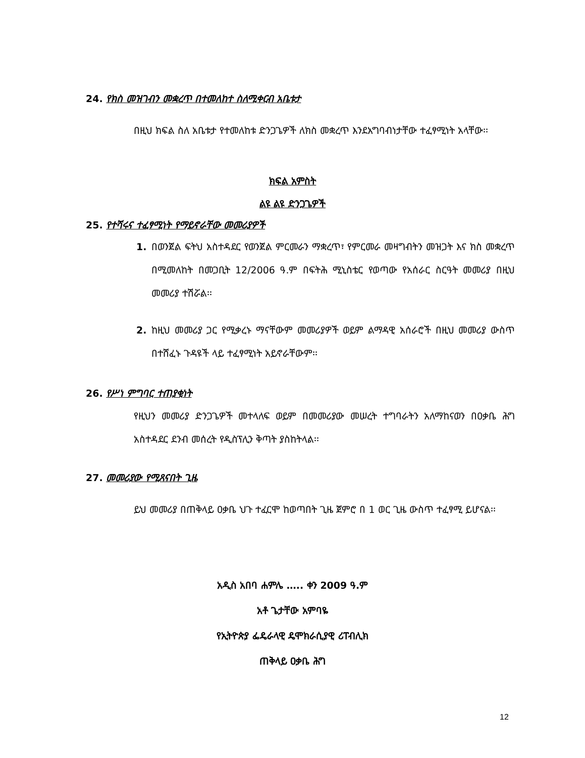24. የክስ መዝገብን መቋረጥ በተመለከተ ስለሚቀርብ አቤቱታ
በዚህ ክፍል ስለ አቤቱታ የተመለከቱ ድንጋጌዎች ለክስ መቋረጥ እንደአግባብነታቸው ተፈፃሚነት አላቸው፡፡
ክፍል አምስት
ልዩ ልዩ ድንጋጌዎች
25. የተሻሩና ተፈፃሚነት የማይኖራቸው መመሪያዎች
1. በወንጀል ፍትህ አስተዳደር የወንጀል ምርመራን ማቋረጥ፣ የምርመራ መዛግብትን መዝጋት እና ክስ መቋረጥ በሚመለከት በመጋቢት 12/2006 ዓ.ም በፍትሕ ሚኒስቴር የወጣው የአሰራር ስርዓት መመሪያ በዚህ መመሪያ ተሽሯል፡፡
2. ከዚህ መመሪያ ጋር የሚቃረኑ ማናቸውም መመሪያዎች ወይም ልማዳዊ አሰራሮች በዚህ መመሪያ ውስጥ በተሸፈኑ ጉዳዩች ላይ ተፈፃሚነት አይኖራቸውም፡፡
26. የሥነ ምግባር ተጠያቂነት
የዚህን መመሪያ ድንጋጌዎች መተላለፍ ወይም በመመሪያው መሠረት ተግባራትን አለማከናወን በዐቃቤ ሕግ አስተዳደር ደንብ መሰረት የዲስፕሊን ቅጣት ያስከትላል፡፡
27. መመሪያው የሚጸናበት ጊዜ
ይህ መመሪያ በጠቅላይ ዐቃቤ ህጉ ተፈርሞ ከወጣበት ጊዜ ጀምሮ በ 1 ወር ጊዜ ውስጥ ተፈፃሚ ይሆናል፡፡
አዲስ አበባ ሐምሌ ….. ቀን 2009 ዓ.ም
አቶ ጌታቸው አምባዬ
የኢትዮጵያ ፌዴራላዊ ዴሞክራሲያዊ ሪፐብሊክ
ጠቅላይ ዐቃቤ ሕግ
12